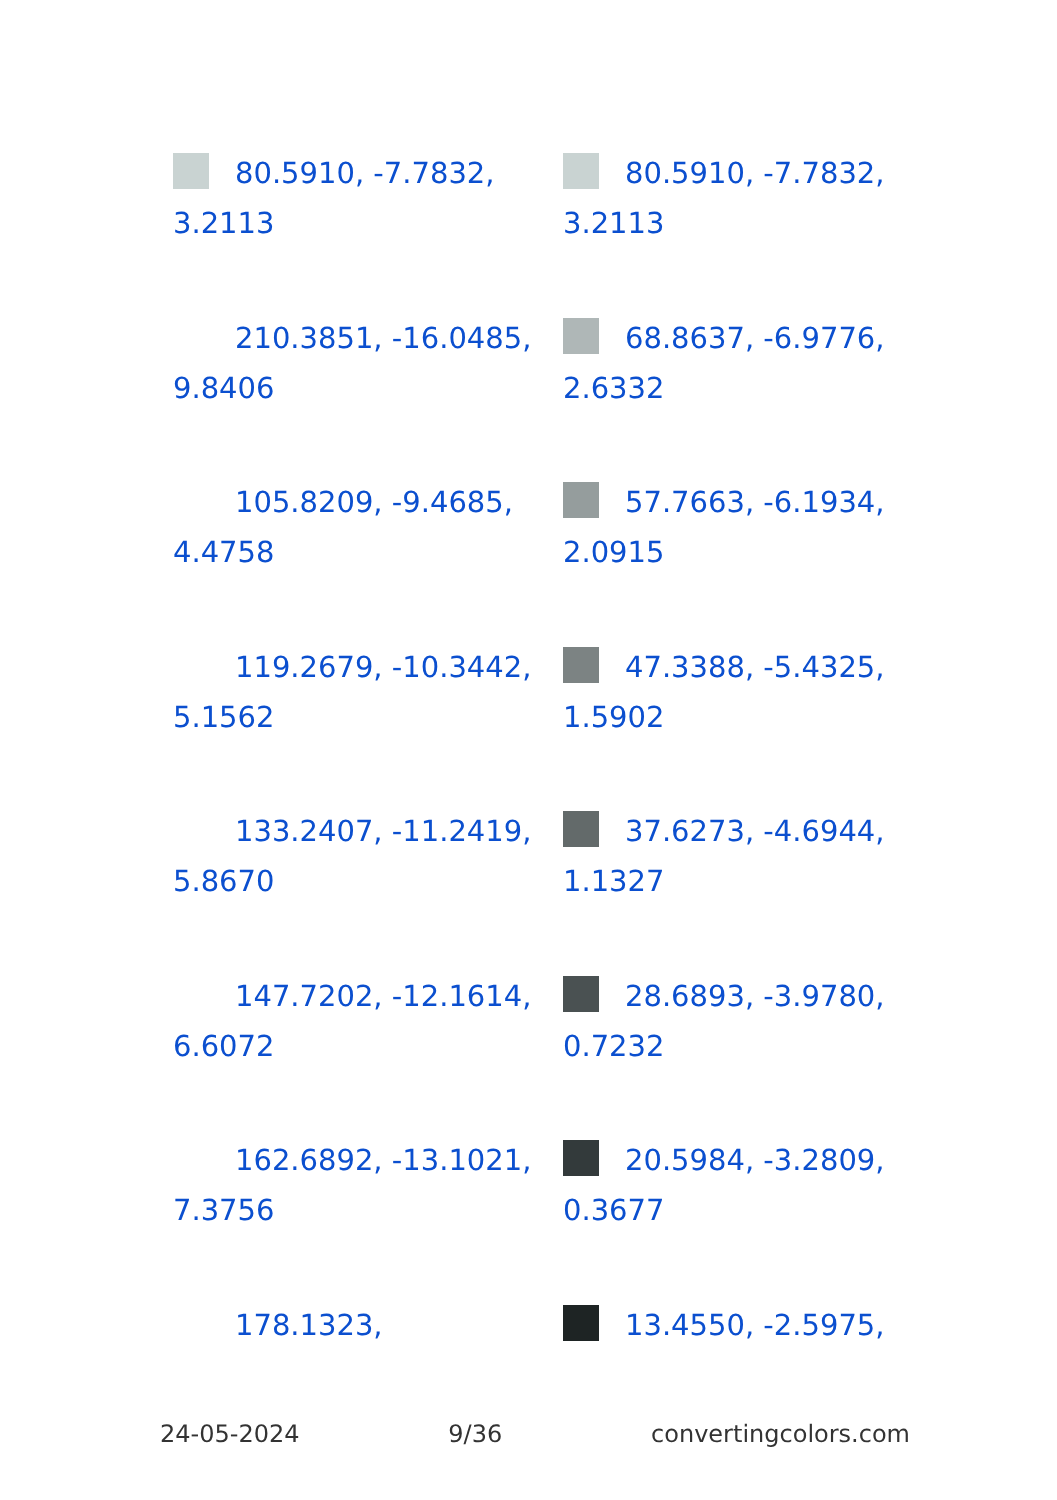80.5910, -7.7832, 3.2113
80.5910, -7.7832, 3.2113
210.3851, -16.0485, 9.8406
68.8637, -6.9776, 2.6332
105.8209, -9.4685, 4.4758
57.7663, -6.1934, 2.0915
119.2679, -10.3442, 5.1562
47.3388, -5.4325, 1.5902
133.2407, -11.2419, 5.8670
37.6273, -4.6944, 1.1327
147.7202, -12.1614, 6.6072
28.6893, -3.9780, 0.7232
162.6892, -13.1021, 7.3756
20.5984, -3.2809, 0.3677
178.1323,
13.4550, -2.5975,
24-05-2024 9/36 convertingcolors.com